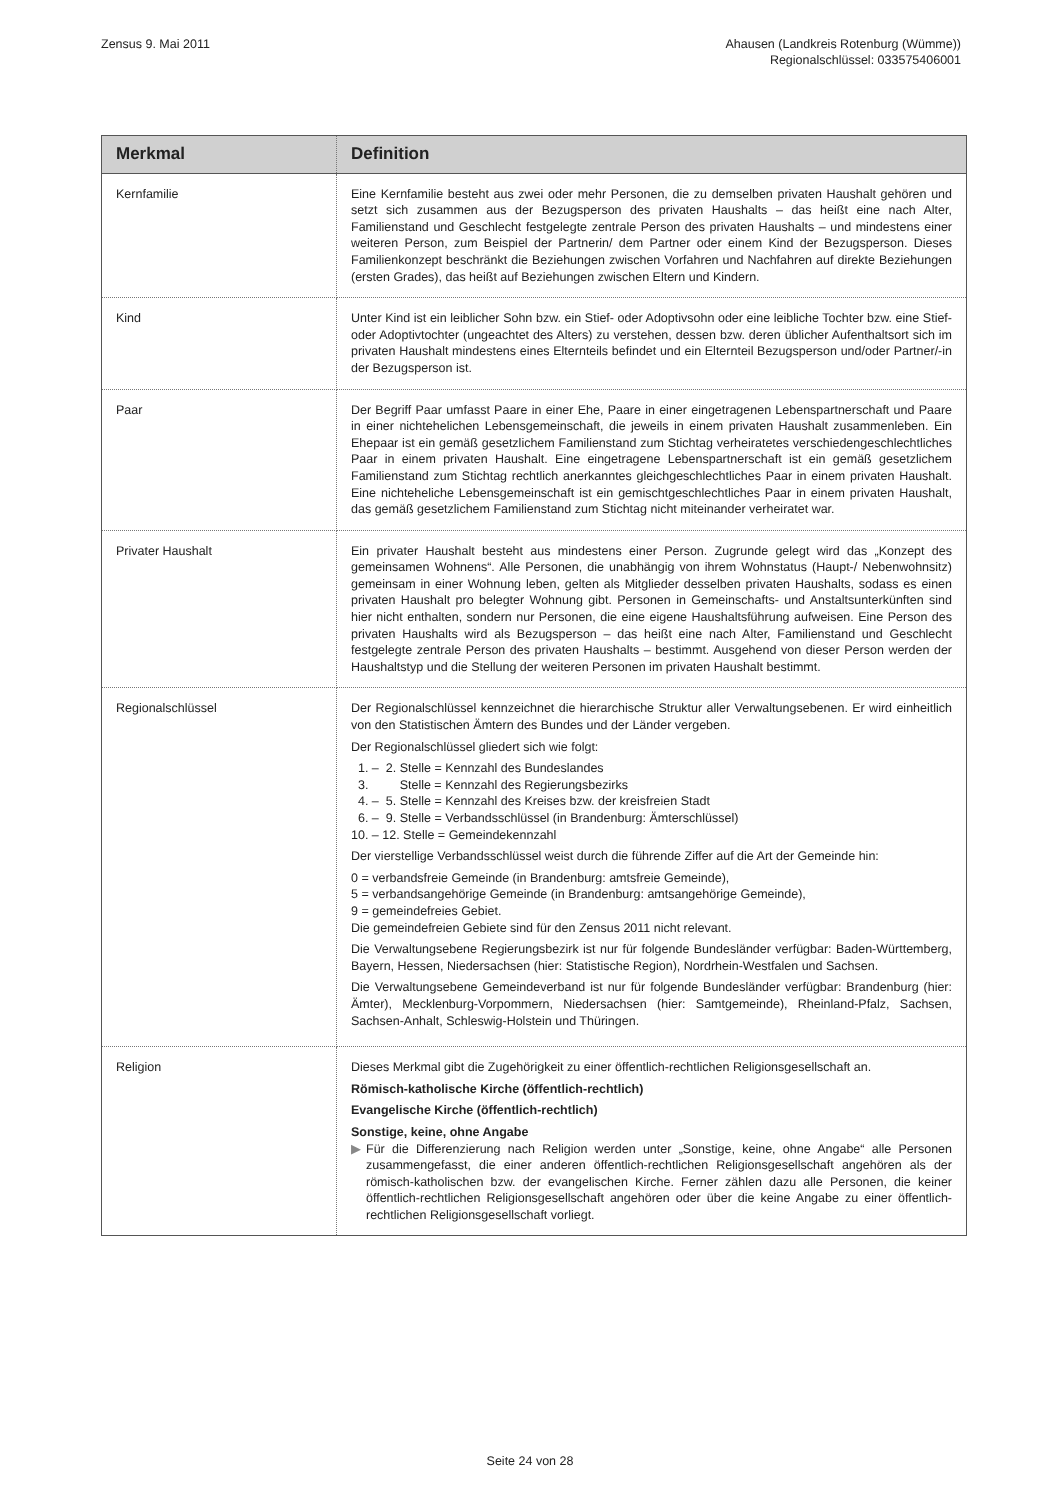Zensus 9. Mai 2011 Ahausen (Landkreis Rotenburg (Wümme))
Regionalschlüssel: 033575406001
| Merkmal | Definition |
| --- | --- |
| Kernfamilie | Eine Kernfamilie besteht aus zwei oder mehr Personen, die zu demselben privaten Haushalt gehören und setzt sich zusammen aus der Bezugsperson des privaten Haushalts – das heißt eine nach Alter, Familienstand und Geschlecht festgelegte zentrale Person des privaten Haushalts – und mindestens einer weiteren Person, zum Beispiel der Partnerin/ dem Partner oder einem Kind der Bezugsperson. Dieses Familienkonzept beschränkt die Beziehungen zwischen Vorfahren und Nachfahren auf direkte Beziehungen (ersten Grades), das heißt auf Beziehungen zwischen Eltern und Kindern. |
| Kind | Unter Kind ist ein leiblicher Sohn bzw. ein Stief- oder Adoptivsohn oder eine leibliche Tochter bzw. eine Stief- oder Adoptivtochter (ungeachtet des Alters) zu verstehen, dessen bzw. deren üblicher Aufenthaltsort sich im privaten Haushalt mindestens eines Elternteils befindet und ein Elternteil Bezugsperson und/oder Partner/-in der Bezugsperson ist. |
| Paar | Der Begriff Paar umfasst Paare in einer Ehe, Paare in einer eingetragenen Lebenspartnerschaft und Paare in einer nichtehelichen Lebensgemeinschaft, die jeweils in einem privaten Haushalt zusammenleben. Ein Ehepaar ist ein gemäß gesetzlichem Familienstand zum Stichtag verheiratetes verschiedengeschlechtliches Paar in einem privaten Haushalt. Eine eingetragene Lebenspartnerschaft ist ein gemäß gesetzlichem Familienstand zum Stichtag rechtlich anerkanntes gleichgeschlechtliches Paar in einem privaten Haushalt. Eine nichteheliche Lebensgemeinschaft ist ein gemischtgeschlechtliches Paar in einem privaten Haushalt, das gemäß gesetzlichem Familienstand zum Stichtag nicht miteinander verheiratet war. |
| Privater Haushalt | Ein privater Haushalt besteht aus mindestens einer Person. Zugrunde gelegt wird das „Konzept des gemeinsamen Wohnens“. Alle Personen, die unabhängig von ihrem Wohnstatus (Haupt-/ Nebenwohnsitz) gemeinsam in einer Wohnung leben, gelten als Mitglieder desselben privaten Haushalts, sodass es einen privaten Haushalt pro belegter Wohnung gibt. Personen in Gemeinschafts- und Anstaltsunterkünften sind hier nicht enthalten, sondern nur Personen, die eine eigene Haushaltsführung aufweisen. Eine Person des privaten Haushalts wird als Bezugsperson – das heißt eine nach Alter, Familienstand und Geschlecht festgelegte zentrale Person des privaten Haushalts – bestimmt. Ausgehend von dieser Person werden der Haushaltstyp und die Stellung der weiteren Personen im privaten Haushalt bestimmt. |
| Regionalschlüssel | Der Regionalschlüssel kennzeichnet die hierarchische Struktur aller Verwaltungsebenen. Er wird einheitlich von den Statistischen Ämtern des Bundes und der Länder vergeben. Der Regionalschlüssel gliedert sich wie folgt: 1. – 2. Stelle = Kennzahl des Bundeslandes 3. Stelle = Kennzahl des Regierungsbezirks 4. – 5. Stelle = Kennzahl des Kreises bzw. der kreisfreien Stadt 6. – 9. Stelle = Verbandsschlüssel (in Brandenburg: Ämterschlüssel) 10. – 12. Stelle = Gemeindekennzahl Der vierstellige Verbandsschlüssel weist durch die führende Ziffer auf die Art der Gemeinde hin: 0 = verbandsfreie Gemeinde (in Brandenburg: amtsfreie Gemeinde), 5 = verbandsangehörige Gemeinde (in Brandenburg: amtsangehörige Gemeinde), 9 = gemeindefreies Gebiet. Die gemeindefreien Gebiete sind für den Zensus 2011 nicht relevant. Die Verwaltungsebene Regierungsbezirk ist nur für folgende Bundesländer verfügbar: Baden-Württemberg, Bayern, Hessen, Niedersachsen (hier: Statistische Region), Nordrhein-Westfalen und Sachsen. Die Verwaltungsebene Gemeindeverband ist nur für folgende Bundesländer verfügbar: Brandenburg (hier: Ämter), Mecklenburg-Vorpommern, Niedersachsen (hier: Samtgemeinde), Rheinland-Pfalz, Sachsen, Sachsen-Anhalt, Schleswig-Holstein und Thüringen. |
| Religion | Dieses Merkmal gibt die Zugehörigkeit zu einer öffentlich-rechtlichen Religionsgesellschaft an. Römisch-katholische Kirche (öffentlich-rechtlich) Evangelische Kirche (öffentlich-rechtlich) Sonstige, keine, ohne Angabe ▶ Für die Differenzierung nach Religion werden unter „Sonstige, keine, ohne Angabe“ alle Personen zusammengefasst, die einer anderen öffentlich-rechtlichen Religionsgesellschaft angehören als der römisch-katholischen bzw. der evangelischen Kirche. Ferner zählen dazu alle Personen, die keiner öffentlich-rechtlichen Religionsgesellschaft angehören oder über die keine Angabe zu einer öffentlich-rechtlichen Religionsgesellschaft vorliegt. |
Seite 24 von 28